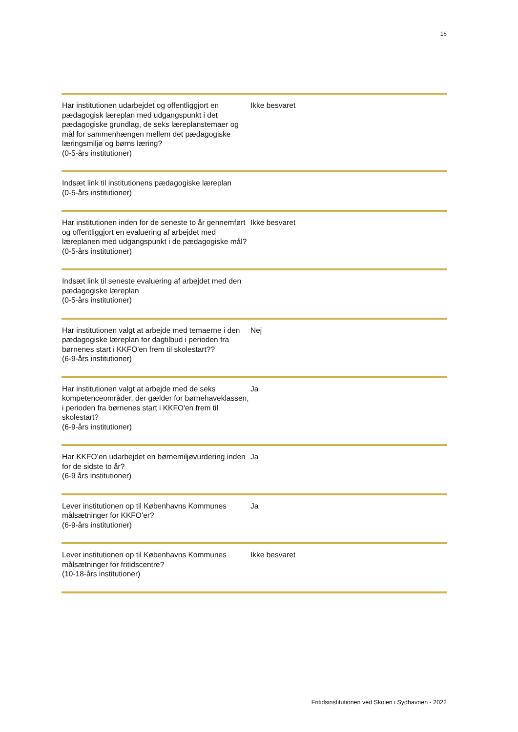16
| Har institutionen udarbejdet og offentliggjort en pædagogisk læreplan med udgangspunkt i det pædagogiske grundlag, de seks læreplanstemaer og mål for sammenhængen mellem det pædagogiske læringsmiljø og børns læring? (0-5-års institutioner) | Ikke besvaret |
| Indsæt link til institutionens pædagogiske læreplan (0-5-års institutioner) | |
| Har institutionen inden for de seneste to år gennemført og offentliggjort en evaluering af arbejdet med læreplanen med udgangspunkt i de pædagogiske mål? (0-5-års institutioner) | Ikke besvaret |
| Indsæt link til seneste evaluering af arbejdet med den pædagogiske læreplan (0-5-års institutioner) | |
| Har institutionen valgt at arbejde med temaerne i den pædagogiske læreplan for dagtilbud i perioden fra børnenes start i KKFO'en frem til skolestart?? (6-9-års institutioner) | Nej |
| Har institutionen valgt at arbejde med de seks kompetenceområder, der gælder for børnehaveklassen, i perioden fra børnenes start i KKFO'en frem til skolestart? (6-9-års institutioner) | Ja |
| Har KKFO’en udarbejdet en børnemiljøvurdering inden for de sidste to år? (6-9 års institutioner) | Ja |
| Lever institutionen op til Københavns Kommunes målsætninger for KKFO’er? (6-9-års institutioner) | Ja |
| Lever institutionen op til Københavns Kommunes målsætninger for fritidscentre? (10-18-års institutioner) | Ikke besvaret |
Fritidsinstitutionen ved Skolen i Sydhavnen - 2022